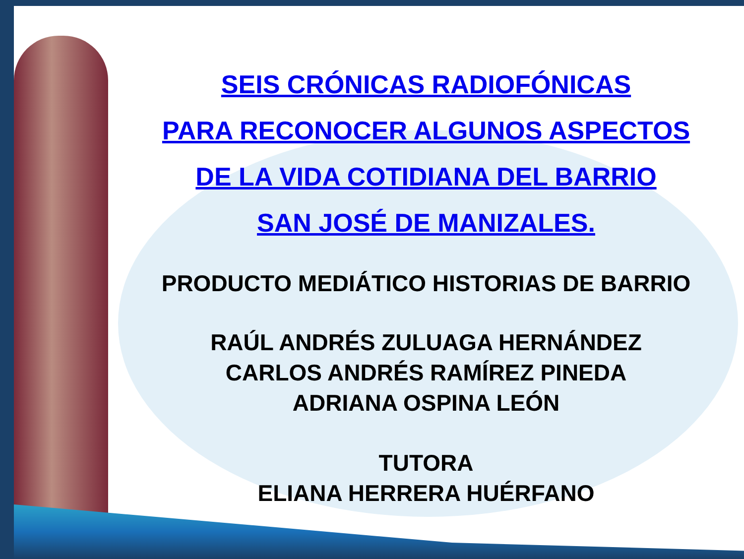SEIS CRÓNICAS RADIOFÓNICAS
PARA RECONOCER ALGUNOS ASPECTOS
DE LA VIDA COTIDIANA DEL BARRIO
SAN JOSÉ DE MANIZALES.
PRODUCTO MEDIÁTICO HISTORIAS DE BARRIO
RAÚL ANDRÉS ZULUAGA HERNÁNDEZ
CARLOS ANDRÉS RAMÍREZ PINEDA
ADRIANA OSPINA LEÓN
TUTORA
ELIANA HERRERA HUÉRFANO